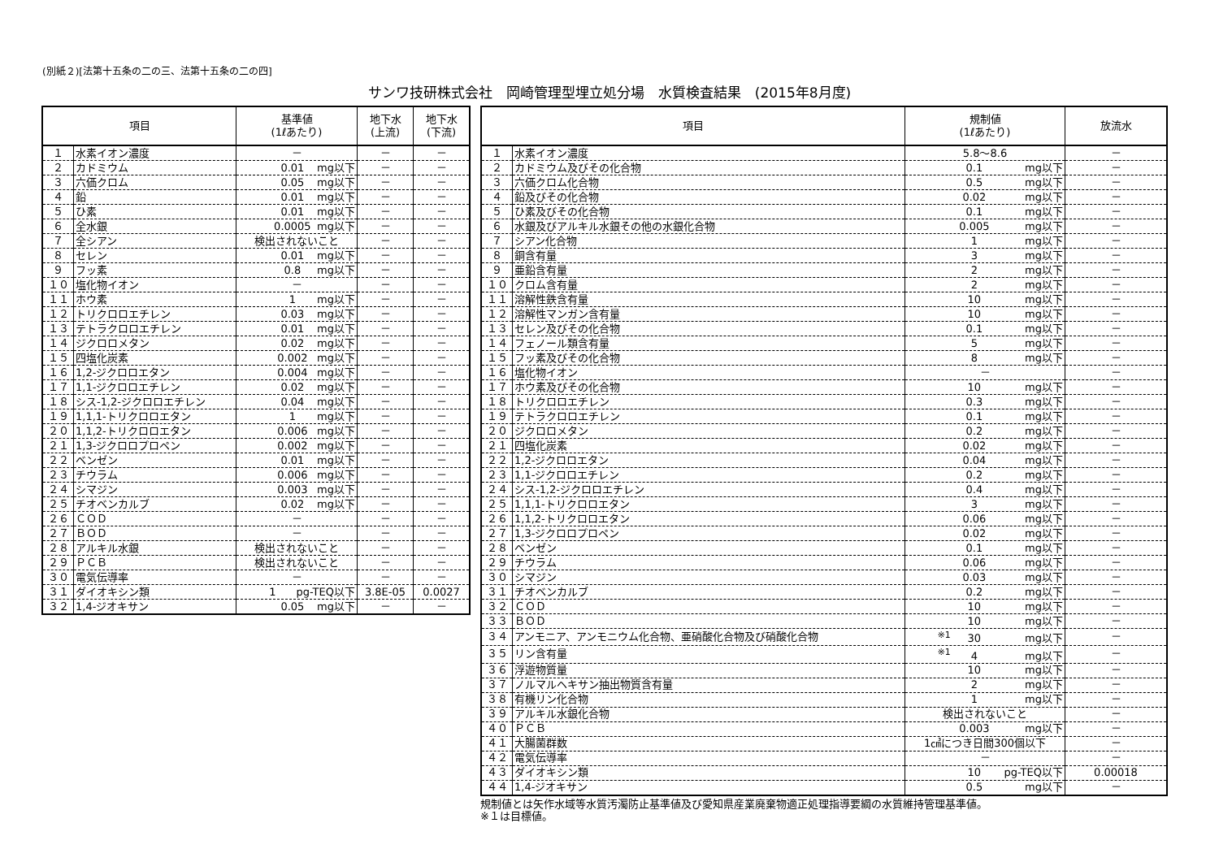(別紙２)[法第十五条の二の三、法第十五条の二の四]
サンワ技研株式会社　岡崎管理型埋立処分場　水質検査結果　(2015年8月度)
| 項目 | | 基準値 (1ℓあたり) | 地下水 (上流) | 地下水 (下流) |
| --- | --- | --- | --- | --- |
| １ | 水素イオン濃度 | － | － | － |
| ２ | カドミウム | 0.01 mg以下 | － | － |
| ３ | 六価クロム | 0.05 mg以下 | － | － |
| ４ | 鉛 | 0.01 mg以下 | － | － |
| ５ | ひ素 | 0.01 mg以下 | － | － |
| ６ | 全水銀 | 0.0005 mg以下 | － | － |
| ７ | 全シアン | 検出されないこと | － | － |
| ８ | セレン | 0.01 mg以下 | － | － |
| ９ | フッ素 | 0.8 mg以下 | － | － |
| １０ | 塩化物イオン | － | － | － |
| １１ | ホウ素 | 1 mg以下 | － | － |
| １２ | トリクロロエチレン | 0.03 mg以下 | － | － |
| １３ | テトラクロロエチレン | 0.01 mg以下 | － | － |
| １４ | ジクロロメタン | 0.02 mg以下 | － | － |
| １５ | 四塩化炭素 | 0.002 mg以下 | － | － |
| １６ | 1,2-ジクロロエタン | 0.004 mg以下 | － | － |
| １７ | 1,1-ジクロロエチレン | 0.02 mg以下 | － | － |
| １８ | シス-1,2-ジクロロエチレン | 0.04 mg以下 | － | － |
| １９ | 1,1,1-トリクロロエタン | 1 mg以下 | － | － |
| ２０ | 1,1,2-トリクロロエタン | 0.006 mg以下 | － | － |
| ２１ | 1,3-ジクロロプロペン | 0.002 mg以下 | － | － |
| ２２ | ベンゼン | 0.01 mg以下 | － | － |
| ２３ | チウラム | 0.006 mg以下 | － | － |
| ２４ | シマジン | 0.003 mg以下 | － | － |
| ２５ | チオベンカルブ | 0.02 mg以下 | － | － |
| ２６ | ＣＯＤ | － | － | － |
| ２７ | ＢＯＤ | － | － | － |
| ２８ | アルキル水銀 | 検出されないこと | － | － |
| ２９ | ＰＣＢ | 検出されないこと | － | － |
| ３０ | 電気伝導率 | － | － | － |
| ３１ | ダイオキシン類 | 1 pg-TEQ以下 | 3.8E-05 | 0.0027 |
| ３２ | 1,4-ジオキサン | 0.05 mg以下 | － | － |
| 項目 | | 規制値 (1ℓあたり) | 放流水 |
| --- | --- | --- | --- |
| １ | 水素イオン濃度 | 5.8～8.6 | － |
| ２ | カドミウム及びその化合物 | 0.1 mg以下 | － |
| ３ | 六価クロム化合物 | 0.5 mg以下 | － |
| ４ | 鉛及びその化合物 | 0.02 mg以下 | － |
| ５ | ひ素及びその化合物 | 0.1 mg以下 | － |
| ６ | 水銀及びアルキル水銀その他の水銀化合物 | 0.005 mg以下 | － |
| ７ | シアン化合物 | 1 mg以下 | － |
| ８ | 銅含有量 | 3 mg以下 | － |
| ９ | 亜鉛含有量 | 2 mg以下 | － |
| １０ | クロム含有量 | 2 mg以下 | － |
| １１ | 溶解性鉄含有量 | 10 mg以下 | － |
| １２ | 溶解性マンガン含有量 | 10 mg以下 | － |
| １３ | セレン及びその化合物 | 0.1 mg以下 | － |
| １４ | フェノール類含有量 | 5 mg以下 | － |
| １５ | フッ素及びその化合物 | 8 mg以下 | － |
| １６ | 塩化物イオン | － | － |
| １７ | ホウ素及びその化合物 | 10 mg以下 | － |
| １８ | トリクロロエチレン | 0.3 mg以下 | － |
| １９ | テトラクロロエチレン | 0.1 mg以下 | － |
| ２０ | ジクロロメタン | 0.2 mg以下 | － |
| ２１ | 四塩化炭素 | 0.02 mg以下 | － |
| ２２ | 1,2-ジクロロエタン | 0.04 mg以下 | － |
| ２３ | 1,1-ジクロロエチレン | 0.2 mg以下 | － |
| ２４ | シス-1,2-ジクロロエチレン | 0.4 mg以下 | － |
| ２５ | 1,1,1-トリクロロエタン | 3 mg以下 | － |
| ２６ | 1,1,2-トリクロロエタン | 0.06 mg以下 | － |
| ２７ | 1,3-ジクロロプロペン | 0.02 mg以下 | － |
| ２８ | ベンゼン | 0.1 mg以下 | － |
| ２９ | チウラム | 0.06 mg以下 | － |
| ３０ | シマジン | 0.03 mg以下 | － |
| ３１ | チオベンカルブ | 0.2 mg以下 | － |
| ３２ | ＣＯＤ | 10 mg以下 | － |
| ３３ | ＢＯＤ | 10 mg以下 | － |
| ３４ | アンモニア、アンモニウム化合物、亜硝酸化合物及び硝酸化合物 | <sup>※1</sup> 30 mg以下 | － |
| ３５ | リン含有量 | <sup>※1</sup> 4 mg以下 | － |
| ３６ | 浮遊物質量 | 10 mg以下 | － |
| ３７ | ノルマルヘキサン抽出物質含有量 | 2 mg以下 | － |
| ３８ | 有機リン化合物 | 1 mg以下 | － |
| ３９ | アルキル水銀化合物 | 検出されないこと | － |
| ４０ | ＰＣＢ | 0.003 mg以下 | － |
| ４１ | 大腸菌群数 | 1㎤につき日間300個以下 | － |
| ４２ | 電気伝導率 | － | － |
| ４３ | ダイオキシン類 | 10 pg-TEQ以下 | 0.00018 |
| ４４ | 1,4-ジオキサン | 0.5 mg以下 | － |
規制値とは矢作水域等水質汚濁防止基準値及び愛知県産業廃棄物適正処理指導要綱の水質維持管理基準値。
※１は目標値。